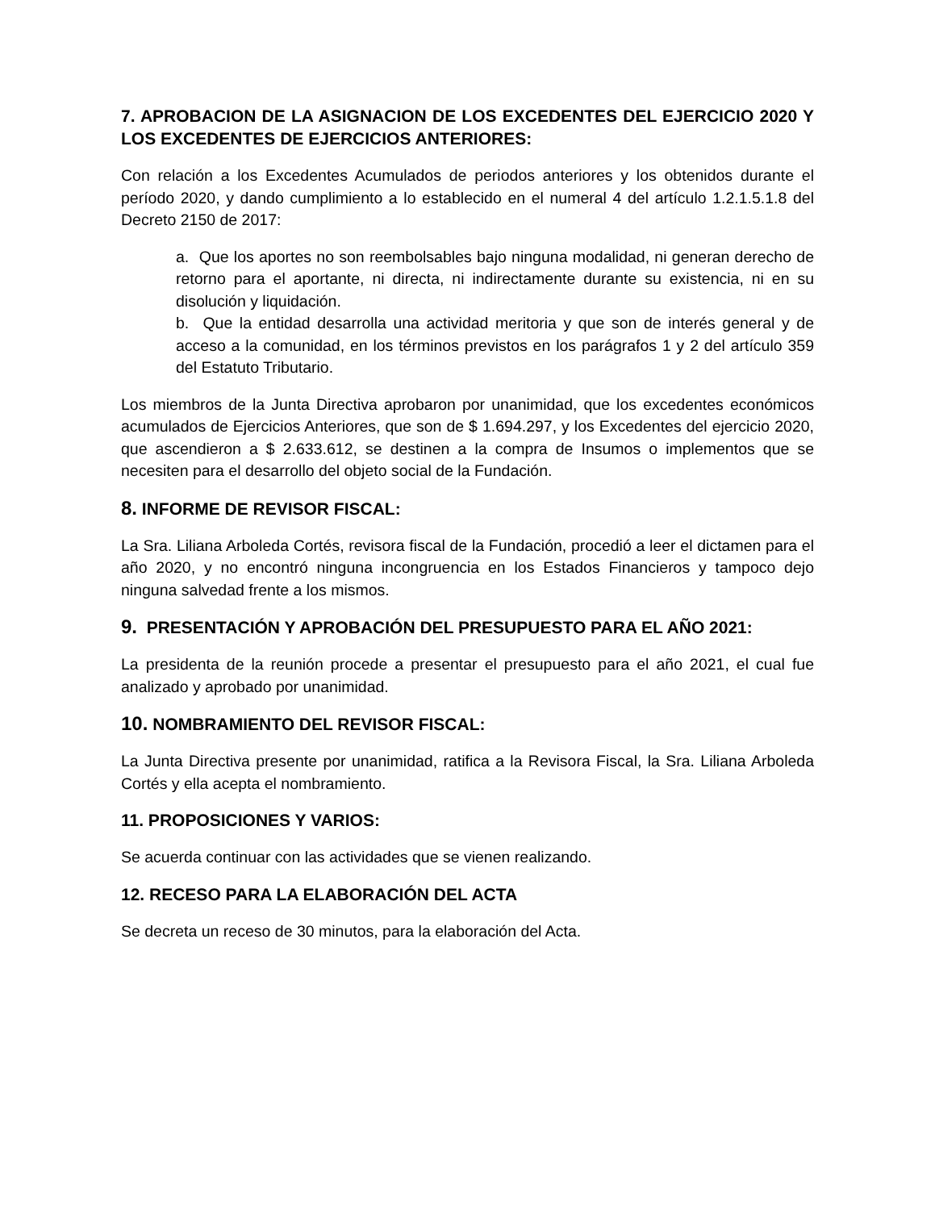7. APROBACION DE LA ASIGNACION DE LOS EXCEDENTES DEL EJERCICIO 2020 Y LOS EXCEDENTES DE EJERCICIOS ANTERIORES:
Con relación a los Excedentes Acumulados de periodos anteriores y los obtenidos durante el período 2020, y dando cumplimiento a lo establecido en el numeral 4 del artículo 1.2.1.5.1.8 del Decreto 2150 de 2017:
a. Que los aportes no son reembolsables bajo ninguna modalidad, ni generan derecho de retorno para el aportante, ni directa, ni indirectamente durante su existencia, ni en su disolución y liquidación.
b. Que la entidad desarrolla una actividad meritoria y que son de interés general y de acceso a la comunidad, en los términos previstos en los parágrafos 1 y 2 del artículo 359 del Estatuto Tributario.
Los miembros de la Junta Directiva aprobaron por unanimidad, que los excedentes económicos acumulados de Ejercicios Anteriores, que son de $ 1.694.297, y los Excedentes del ejercicio 2020, que ascendieron a $ 2.633.612, se destinen a la compra de Insumos o implementos que se necesiten para el desarrollo del objeto social de la Fundación.
8. INFORME DE REVISOR FISCAL:
La Sra. Liliana Arboleda Cortés, revisora fiscal de la Fundación, procedió a leer el dictamen para el año 2020, y no encontró ninguna incongruencia en los Estados Financieros y tampoco dejo ninguna salvedad frente a los mismos.
9. PRESENTACIÓN Y APROBACIÓN DEL PRESUPUESTO PARA EL AÑO 2021:
La presidenta de la reunión procede a presentar el presupuesto para el año 2021, el cual fue analizado y aprobado por unanimidad.
10. NOMBRAMIENTO DEL REVISOR FISCAL:
La Junta Directiva presente por unanimidad, ratifica a la Revisora Fiscal, la Sra. Liliana Arboleda Cortés y ella acepta el nombramiento.
11. PROPOSICIONES Y VARIOS:
Se acuerda continuar con las actividades que se vienen realizando.
12. RECESO PARA LA ELABORACIÓN DEL ACTA
Se decreta un receso de 30 minutos, para la elaboración del Acta.